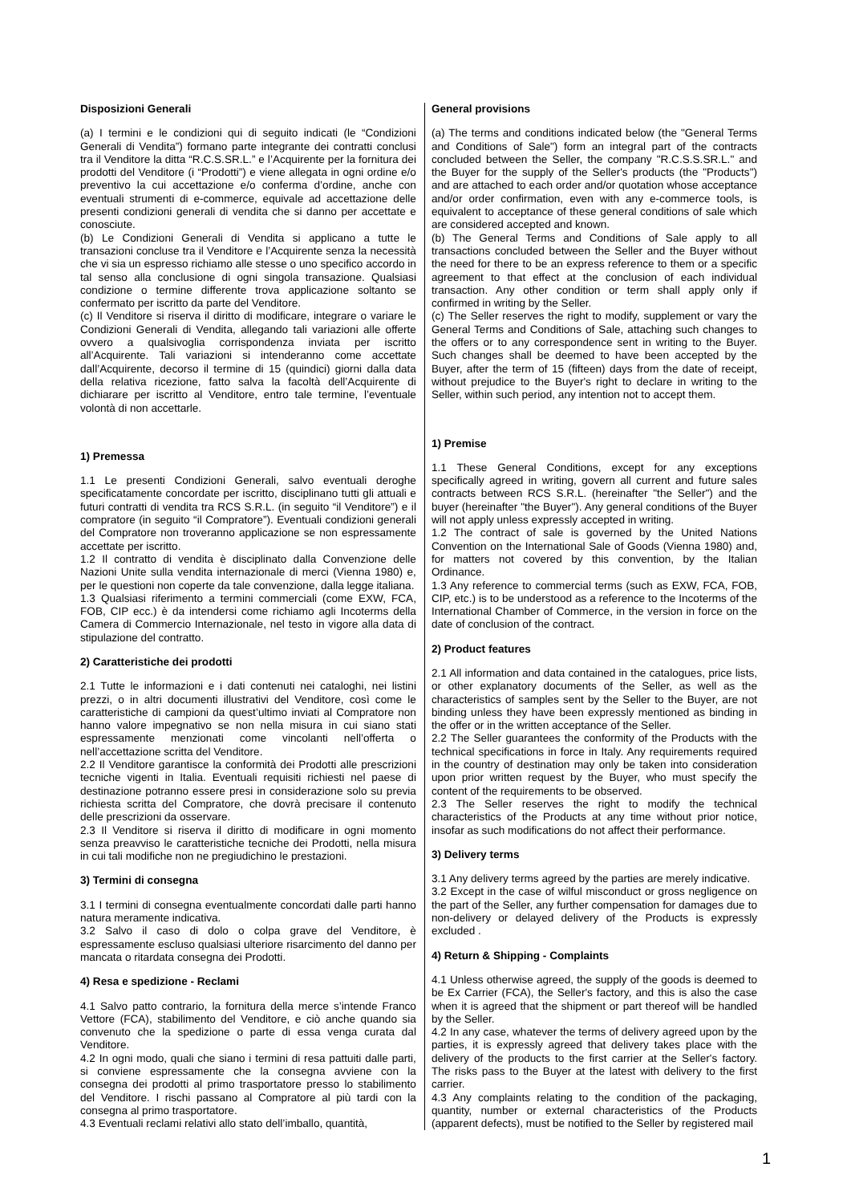Disposizioni Generali
(a) I termini e le condizioni qui di seguito indicati (le “Condizioni Generali di Vendita”) formano parte integrante dei contratti conclusi tra il Venditore la ditta “R.C.S.SR.L.” e l’Acquirente per la fornitura dei prodotti del Venditore (i “Prodotti”) e viene allegata in ogni ordine e/o preventivo la cui accettazione e/o conferma d’ordine, anche con eventuali strumenti di e-commerce, equivale ad accettazione delle presenti condizioni generali di vendita che si danno per accettate e conosciute.
(b) Le Condizioni Generali di Vendita si applicano a tutte le transazioni concluse tra il Venditore e l’Acquirente senza la necessità che vi sia un espresso richiamo alle stesse o uno specifico accordo in tal senso alla conclusione di ogni singola transazione. Qualsiasi condizione o termine differente trova applicazione soltanto se confermato per iscritto da parte del Venditore.
(c) Il Venditore si riserva il diritto di modificare, integrare o variare le Condizioni Generali di Vendita, allegando tali variazioni alle offerte ovvero a qualsivoglia corrispondenza inviata per iscritto all’Acquirente. Tali variazioni si intenderanno come accettate dall’Acquirente, decorso il termine di 15 (quindici) giorni dalla data della relativa ricezione, fatto salva la facoltà dell’Acquirente di dichiarare per iscritto al Venditore, entro tale termine, l’eventuale volontà di non accettarle.
1) Premessa
1.1 Le presenti Condizioni Generali, salvo eventuali deroghe specificatamente concordate per iscritto, disciplinano tutti gli attuali e futuri contratti di vendita tra RCS S.R.L. (in seguito “il Venditore”) e il compratore (in seguito “il Compratore”). Eventuali condizioni generali del Compratore non troveranno applicazione se non espressamente accettate per iscritto.
1.2 Il contratto di vendita è disciplinato dalla Convenzione delle Nazioni Unite sulla vendita internazionale di merci (Vienna 1980) e, per le questioni non coperte da tale convenzione, dalla legge italiana.
1.3 Qualsiasi riferimento a termini commerciali (come EXW, FCA, FOB, CIP ecc.) è da intendersi come richiamo agli Incoterms della Camera di Commercio Internazionale, nel testo in vigore alla data di stipulazione del contratto.
2) Caratteristiche dei prodotti
2.1 Tutte le informazioni e i dati contenuti nei cataloghi, nei listini prezzi, o in altri documenti illustrativi del Venditore, così come le caratteristiche di campioni da quest’ultimo inviati al Compratore non hanno valore impegnativo se non nella misura in cui siano stati espressamente menzionati come vincolanti nell’offerta o nell’accettazione scritta del Venditore.
2.2 Il Venditore garantisce la conformità dei Prodotti alle prescrizioni tecniche vigenti in Italia. Eventuali requisiti richiesti nel paese di destinazione potranno essere presi in considerazione solo su previa richiesta scritta del Compratore, che dovrà precisare il contenuto delle prescrizioni da osservare.
2.3 Il Venditore si riserva il diritto di modificare in ogni momento senza preavviso le caratteristiche tecniche dei Prodotti, nella misura in cui tali modifiche non ne pregiudichino le prestazioni.
3) Termini di consegna
3.1 I termini di consegna eventualmente concordati dalle parti hanno natura meramente indicativa.
3.2 Salvo il caso di dolo o colpa grave del Venditore, è espressamente escluso qualsiasi ulteriore risarcimento del danno per mancata o ritardata consegna dei Prodotti.
4) Resa e spedizione - Reclami
4.1 Salvo patto contrario, la fornitura della merce s’intende Franco Vettore (FCA), stabilimento del Venditore, e ciò anche quando sia convenuto che la spedizione o parte di essa venga curata dal Venditore.
4.2 In ogni modo, quali che siano i termini di resa pattuiti dalle parti, si conviene espressamente che la consegna avviene con la consegna dei prodotti al primo trasportatore presso lo stabilimento del Venditore. I rischi passano al Compratore al più tardi con la consegna al primo trasportatore.
4.3 Eventuali reclami relativi allo stato dell’imballo, quantità,
General provisions
(a) The terms and conditions indicated below (the "General Terms and Conditions of Sale") form an integral part of the contracts concluded between the Seller, the company "R.C.S.S.SR.L." and the Buyer for the supply of the Seller's products (the "Products") and are attached to each order and/or quotation whose acceptance and/or order confirmation, even with any e-commerce tools, is equivalent to acceptance of these general conditions of sale which are considered accepted and known.
(b) The General Terms and Conditions of Sale apply to all transactions concluded between the Seller and the Buyer without the need for there to be an express reference to them or a specific agreement to that effect at the conclusion of each individual transaction. Any other condition or term shall apply only if confirmed in writing by the Seller.
(c) The Seller reserves the right to modify, supplement or vary the General Terms and Conditions of Sale, attaching such changes to the offers or to any correspondence sent in writing to the Buyer. Such changes shall be deemed to have been accepted by the Buyer, after the term of 15 (fifteen) days from the date of receipt, without prejudice to the Buyer's right to declare in writing to the Seller, within such period, any intention not to accept them.
1) Premise
1.1 These General Conditions, except for any exceptions specifically agreed in writing, govern all current and future sales contracts between RCS S.R.L. (hereinafter "the Seller") and the buyer (hereinafter "the Buyer"). Any general conditions of the Buyer will not apply unless expressly accepted in writing.
1.2 The contract of sale is governed by the United Nations Convention on the International Sale of Goods (Vienna 1980) and, for matters not covered by this convention, by the Italian Ordinance.
1.3 Any reference to commercial terms (such as EXW, FCA, FOB, CIP, etc.) is to be understood as a reference to the Incoterms of the International Chamber of Commerce, in the version in force on the date of conclusion of the contract.
2) Product features
2.1 All information and data contained in the catalogues, price lists, or other explanatory documents of the Seller, as well as the characteristics of samples sent by the Seller to the Buyer, are not binding unless they have been expressly mentioned as binding in the offer or in the written acceptance of the Seller.
2.2 The Seller guarantees the conformity of the Products with the technical specifications in force in Italy. Any requirements required in the country of destination may only be taken into consideration upon prior written request by the Buyer, who must specify the content of the requirements to be observed.
2.3 The Seller reserves the right to modify the technical characteristics of the Products at any time without prior notice, insofar as such modifications do not affect their performance.
3) Delivery terms
3.1 Any delivery terms agreed by the parties are merely indicative.
3.2 Except in the case of wilful misconduct or gross negligence on the part of the Seller, any further compensation for damages due to non-delivery or delayed delivery of the Products is expressly excluded .
4) Return & Shipping - Complaints
4.1 Unless otherwise agreed, the supply of the goods is deemed to be Ex Carrier (FCA), the Seller's factory, and this is also the case when it is agreed that the shipment or part thereof will be handled by the Seller.
4.2 In any case, whatever the terms of delivery agreed upon by the parties, it is expressly agreed that delivery takes place with the delivery of the products to the first carrier at the Seller's factory. The risks pass to the Buyer at the latest with delivery to the first carrier.
4.3 Any complaints relating to the condition of the packaging, quantity, number or external characteristics of the Products (apparent defects), must be notified to the Seller by registered mail
1